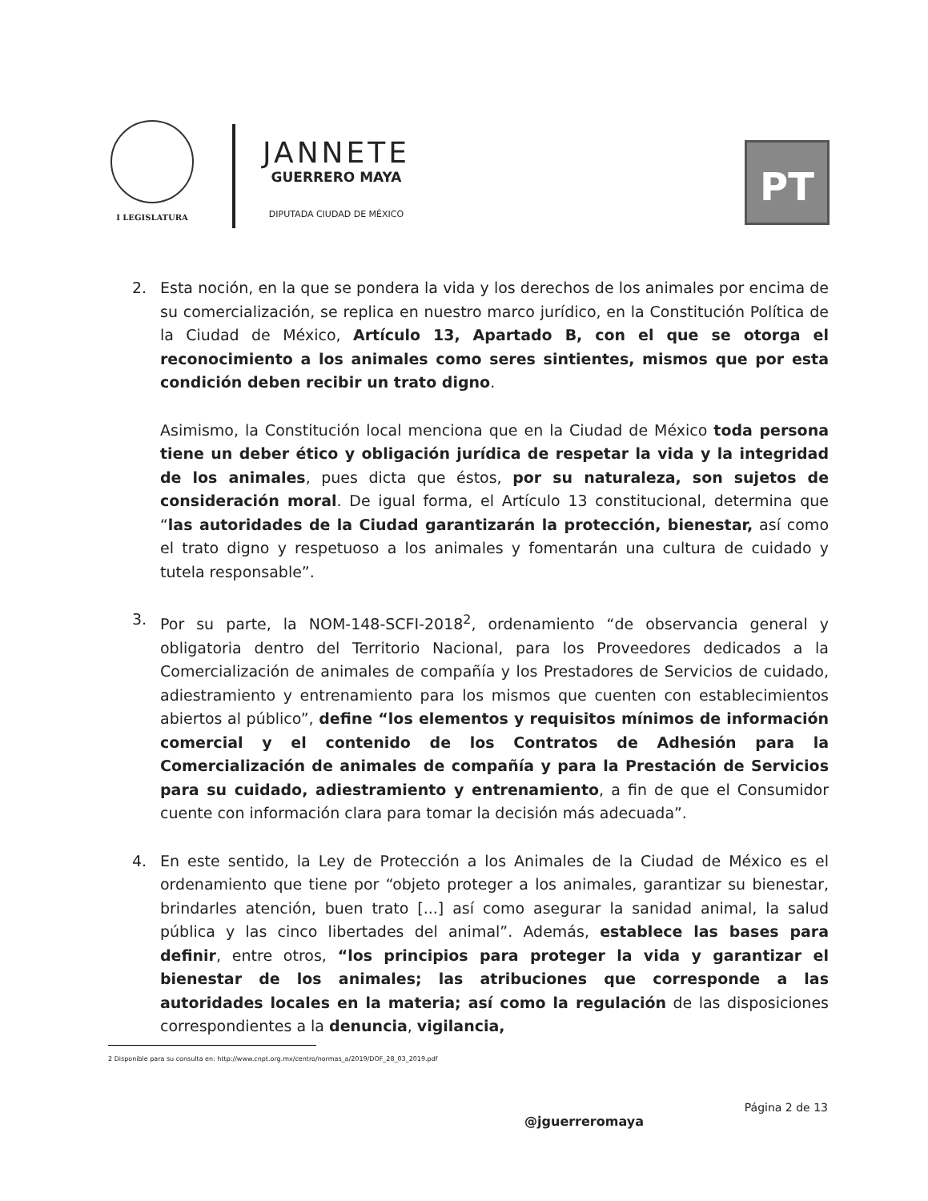I LEGISLATURA
JANNETE
GUERRERO MAYA
DIPUTADA CIUDAD DE MÉXICO
PT
2. Esta noción, en la que se pondera la vida y los derechos de los animales por encima de su comercialización, se replica en nuestro marco jurídico, en la Constitución Política de la Ciudad de México, Artículo 13, Apartado B, con el que se otorga el reconocimiento a los animales como seres sintientes, mismos que por esta condición deben recibir un trato digno.
Asimismo, la Constitución local menciona que en la Ciudad de México toda persona tiene un deber ético y obligación jurídica de respetar la vida y la integridad de los animales, pues dicta que éstos, por su naturaleza, son sujetos de consideración moral. De igual forma, el Artículo 13 constitucional, determina que “las autoridades de la Ciudad garantizarán la protección, bienestar, así como el trato digno y respetuoso a los animales y fomentarán una cultura de cuidado y tutela responsable”.
3. Por su parte, la NOM-148-SCFI-2018<sup>2</sup>, ordenamiento “de observancia general y obligatoria dentro del Territorio Nacional, para los Proveedores dedicados a la Comercialización de animales de compañía y los Prestadores de Servicios de cuidado, adiestramiento y entrenamiento para los mismos que cuenten con establecimientos abiertos al público”, define “los elementos y requisitos mínimos de información comercial y el contenido de los Contratos de Adhesión para la Comercialización de animales de compañía y para la Prestación de Servicios para su cuidado, adiestramiento y entrenamiento, a fin de que el Consumidor cuente con información clara para tomar la decisión más adecuada”.
4. En este sentido, la Ley de Protección a los Animales de la Ciudad de México es el ordenamiento que tiene por “objeto proteger a los animales, garantizar su bienestar, brindarles atención, buen trato [...] así como asegurar la sanidad animal, la salud pública y las cinco libertades del animal”. Además, establece las bases para definir, entre otros, “los principios para proteger la vida y garantizar el bienestar de los animales; las atribuciones que corresponde a las autoridades locales en la materia; así como la regulación de las disposiciones correspondientes a la denuncia, vigilancia,
2 Disponible para su consulta en: http://www.cnpt.org.mx/centro/normas_a/2019/DOF_28_03_2019.pdf
Página 2 de 13
@jguerreromaya